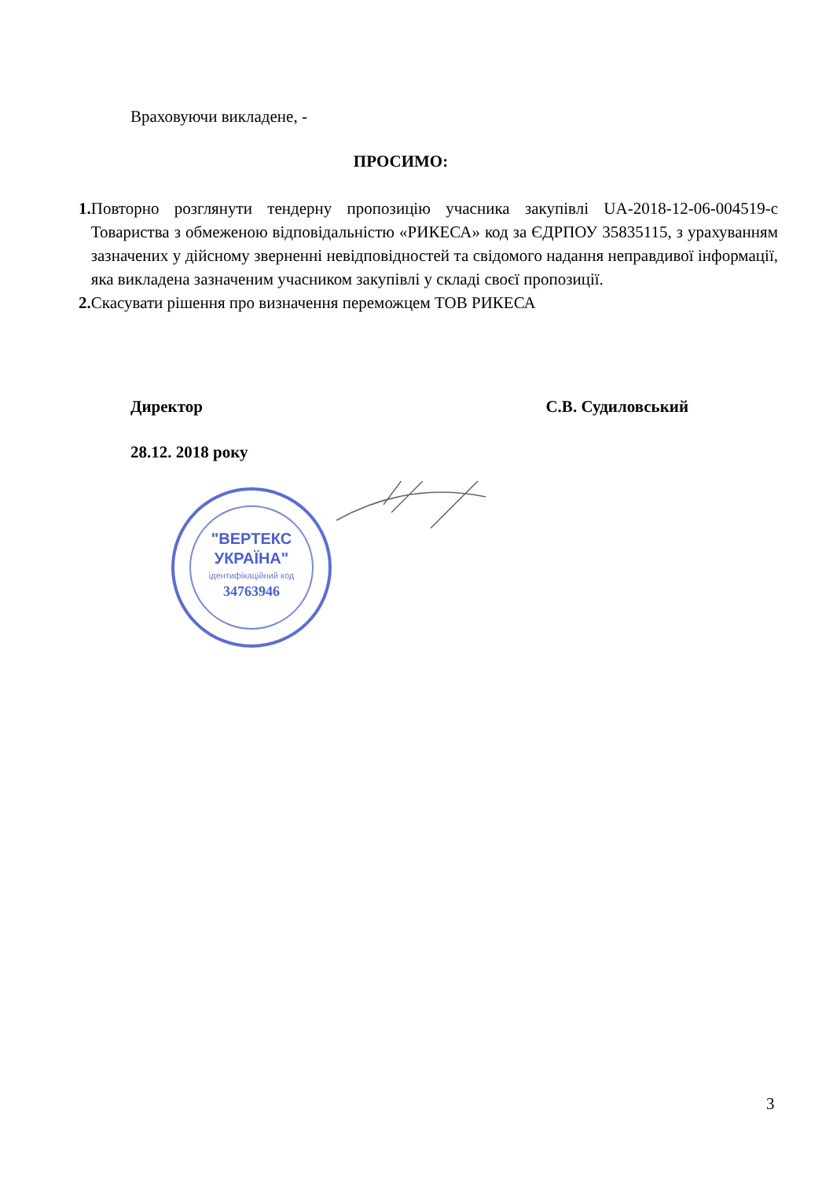Враховуючи викладене, -
ПРОСИМО:
1. Повторно розглянути тендерну пропозицію учасника закупівлі UA-2018-12-06-004519-c Товариства з обмеженою відповідальністю «РИКЕСА» код за ЄДРПОУ 35835115, з урахуванням зазначених у дійсному зверненні невідповідностей та свідомого надання неправдивої інформації, яка викладена зазначеним учасником закупівлі у складі своєї пропозиції.
2. Скасувати рішення про визначення переможцем ТОВ РИКЕСА
Директор С.В. Судиловський
28.12. 2018 року
"ВЕРТЕКС
УКРАЇНА"
ідентифікаційний код
34763946
3